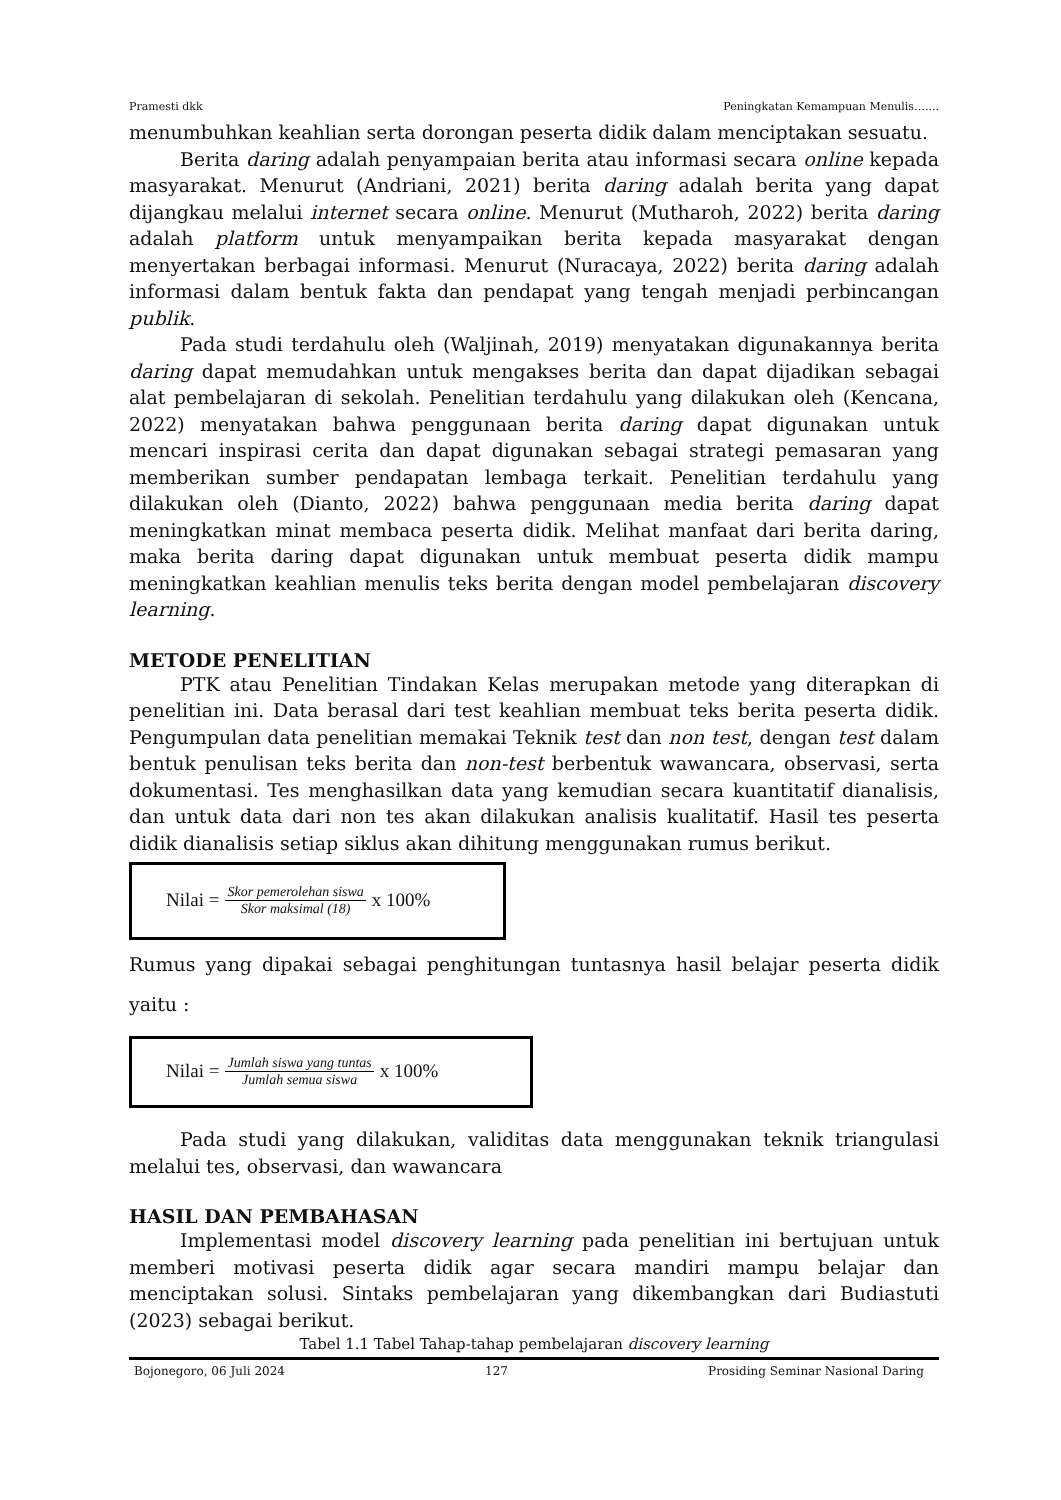Pramesti dkk Peningkatan Kemampuan Menulis…....
menumbuhkan keahlian serta dorongan peserta didik dalam menciptakan sesuatu.
Berita daring adalah penyampaian berita atau informasi secara online kepada masyarakat. Menurut (Andriani, 2021) berita daring adalah berita yang dapat dijangkau melalui internet secara online. Menurut (Mutharoh, 2022) berita daring adalah platform untuk menyampaikan berita kepada masyarakat dengan menyertakan berbagai informasi. Menurut (Nuracaya, 2022) berita daring adalah informasi dalam bentuk fakta dan pendapat yang tengah menjadi perbincangan publik.
Pada studi terdahulu oleh (Waljinah, 2019) menyatakan digunakannya berita daring dapat memudahkan untuk mengakses berita dan dapat dijadikan sebagai alat pembelajaran di sekolah. Penelitian terdahulu yang dilakukan oleh (Kencana, 2022) menyatakan bahwa penggunaan berita daring dapat digunakan untuk mencari inspirasi cerita dan dapat digunakan sebagai strategi pemasaran yang memberikan sumber pendapatan lembaga terkait. Penelitian terdahulu yang dilakukan oleh (Dianto, 2022) bahwa penggunaan media berita daring dapat meningkatkan minat membaca peserta didik. Melihat manfaat dari berita daring, maka berita daring dapat digunakan untuk membuat peserta didik mampu meningkatkan keahlian menulis teks berita dengan model pembelajaran discovery learning.
METODE PENELITIAN
PTK atau Penelitian Tindakan Kelas merupakan metode yang diterapkan di penelitian ini. Data berasal dari test keahlian membuat teks berita peserta didik. Pengumpulan data penelitian memakai Teknik test dan non test, dengan test dalam bentuk penulisan teks berita dan non-test berbentuk wawancara, observasi, serta dokumentasi. Tes menghasilkan data yang kemudian secara kuantitatif dianalisis, dan untuk data dari non tes akan dilakukan analisis kualitatif. Hasil tes peserta didik dianalisis setiap siklus akan dihitung menggunakan rumus berikut.
Nilai = Skor pemerolehan siswa Skor maksimal (18) x 100%
Rumus yang dipakai sebagai penghitungan tuntasnya hasil belajar peserta didik yaitu :
Nilai = Jumlah siswa yang tuntas Jumlah semua siswa x 100%
Pada studi yang dilakukan, validitas data menggunakan teknik triangulasi melalui tes, observasi, dan wawancara
HASIL DAN PEMBAHASAN
Implementasi model discovery learning pada penelitian ini bertujuan untuk memberi motivasi peserta didik agar secara mandiri mampu belajar dan menciptakan solusi. Sintaks pembelajaran yang dikembangkan dari Budiastuti (2023) sebagai berikut.
Tabel 1.1 Tabel Tahap-tahap pembelajaran discovery learning
Bojonegoro, 06 Juli 2024 127 Prosiding Seminar Nasional Daring